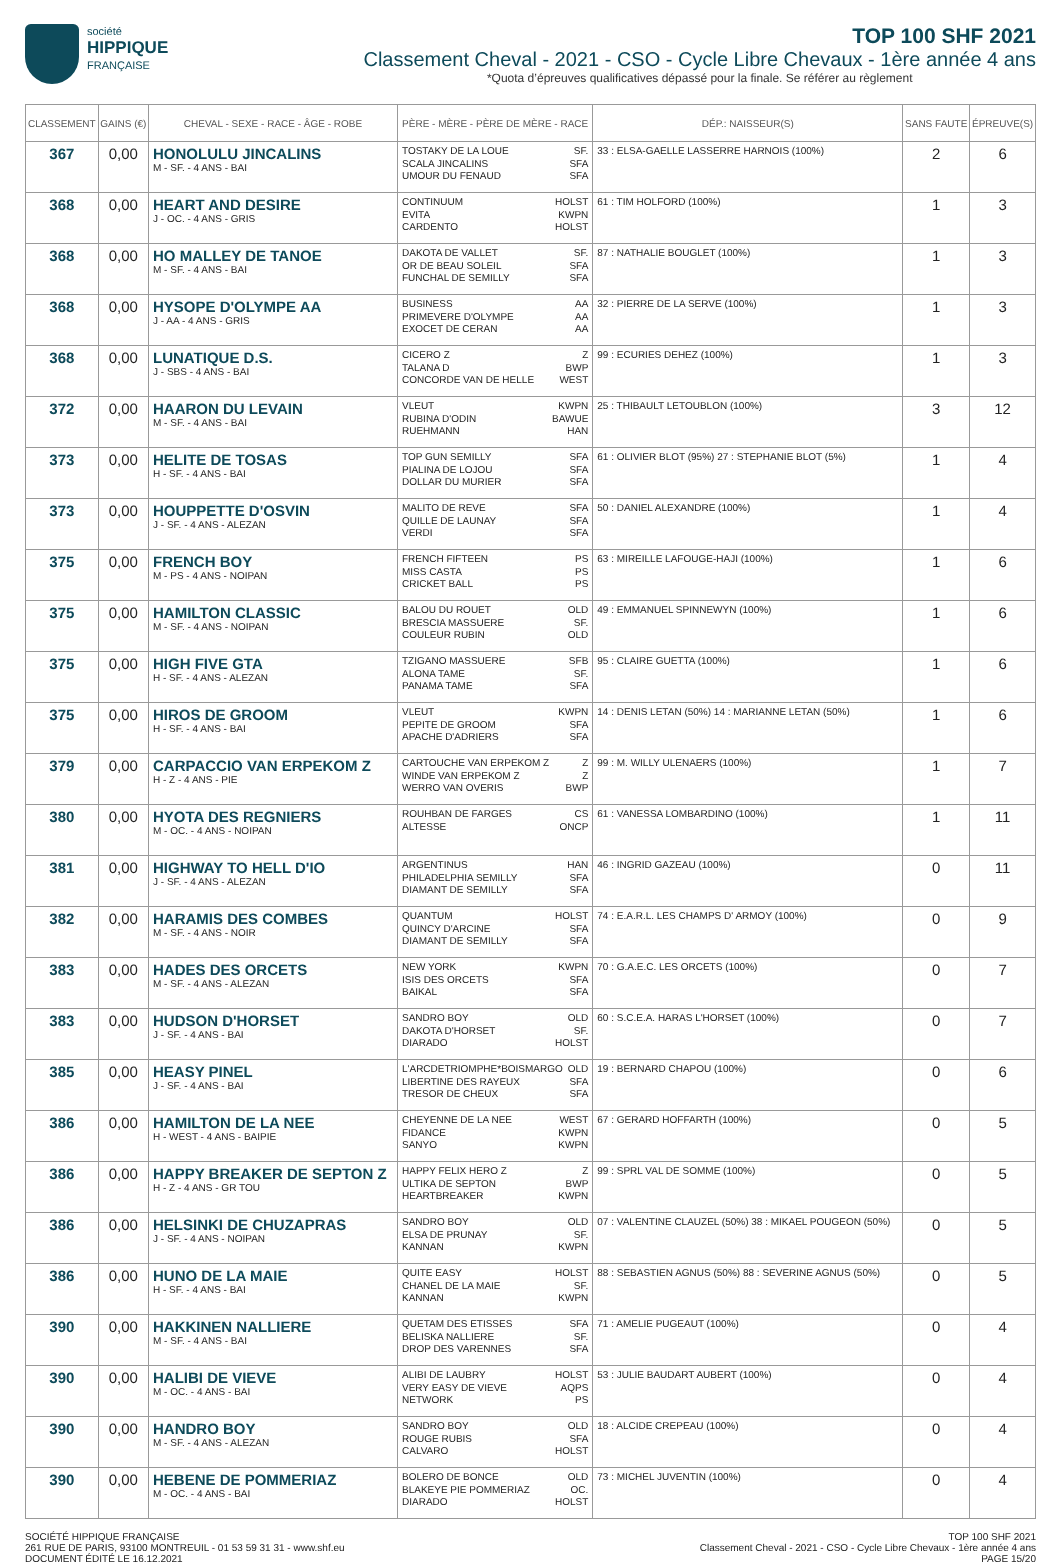société
HIPPIQUE
FRANÇAISE
TOP 100 SHF 2021
Classement Cheval - 2021 - CSO - Cycle Libre Chevaux - 1ère année 4 ans
*Quota d’épreuves qualificatives dépassé pour la finale. Se référer au règlement
| CLASSEMENT | GAINS (€) | CHEVAL - SEXE - RACE - ÂGE - ROBE | PÈRE - MÈRE - PÈRE DE MÈRE - RACE | DÉP.: NAISSEUR(S) | SANS FAUTE | ÉPREUVE(S) |
| --- | --- | --- | --- | --- | --- | --- |
| 367 | 0,00 | HONOLULU JINCALINS M - SF. - 4 ANS - BAI | TOSTAKY DE LA LOUE SF. SCALA JINCALINS SFA UMOUR DU FENAUD SFA | 33 : ELSA-GAELLE LASSERRE HARNOIS (100%) | 2 | 6 |
| 368 | 0,00 | HEART AND DESIRE J - OC. - 4 ANS - GRIS | CONTINUUM HOLST EVITA KWPN CARDENTO HOLST | 61 : TIM HOLFORD (100%) | 1 | 3 |
| 368 | 0,00 | HO MALLEY DE TANOE M - SF. - 4 ANS - BAI | DAKOTA DE VALLET SF. OR DE BEAU SOLEIL SFA FUNCHAL DE SEMILLY SFA | 87 : NATHALIE BOUGLET (100%) | 1 | 3 |
| 368 | 0,00 | HYSOPE D'OLYMPE AA J - AA - 4 ANS - GRIS | BUSINESS AA PRIMEVERE D'OLYMPE AA EXOCET DE CERAN AA | 32 : PIERRE DE LA SERVE (100%) | 1 | 3 |
| 368 | 0,00 | LUNATIQUE D.S. J - SBS - 4 ANS - BAI | CICERO Z Z TALANA D BWP CONCORDE VAN DE HELLE WEST | 99 : ECURIES DEHEZ (100%) | 1 | 3 |
| 372 | 0,00 | HAARON DU LEVAIN M - SF. - 4 ANS - BAI | VLEUT KWPN RUBINA D'ODIN BAWUE RUEHMANN HAN | 25 : THIBAULT LETOUBLON (100%) | 3 | 12 |
| 373 | 0,00 | HELITE DE TOSAS H - SF. - 4 ANS - BAI | TOP GUN SEMILLY SFA PIALINA DE LOJOU SFA DOLLAR DU MURIER SFA | 61 : OLIVIER BLOT (95%) 27 : STEPHANIE BLOT (5%) | 1 | 4 |
| 373 | 0,00 | HOUPPETTE D'OSVIN J - SF. - 4 ANS - ALEZAN | MALITO DE REVE SFA QUILLE DE LAUNAY SFA VERDI SFA | 50 : DANIEL ALEXANDRE (100%) | 1 | 4 |
| 375 | 0,00 | FRENCH BOY M - PS - 4 ANS - NOIPAN | FRENCH FIFTEEN PS MISS CASTA PS CRICKET BALL PS | 63 : MIREILLE LAFOUGE-HAJI (100%) | 1 | 6 |
| 375 | 0,00 | HAMILTON CLASSIC M - SF. - 4 ANS - NOIPAN | BALOU DU ROUET OLD BRESCIA MASSUERE SF. COULEUR RUBIN OLD | 49 : EMMANUEL SPINNEWYN (100%) | 1 | 6 |
| 375 | 0,00 | HIGH FIVE GTA H - SF. - 4 ANS - ALEZAN | TZIGANO MASSUERE SFB ALONA TAME SF. PANAMA TAME SFA | 95 : CLAIRE GUETTA (100%) | 1 | 6 |
| 375 | 0,00 | HIROS DE GROOM H - SF. - 4 ANS - BAI | VLEUT KWPN PEPITE DE GROOM SFA APACHE D'ADRIERS SFA | 14 : DENIS LETAN (50%) 14 : MARIANNE LETAN (50%) | 1 | 6 |
| 379 | 0,00 | CARPACCIO VAN ERPEKOM Z H - Z - 4 ANS - PIE | CARTOUCHE VAN ERPEKOM Z Z WINDE VAN ERPEKOM Z Z WERRO VAN OVERIS BWP | 99 : M. WILLY ULENAERS (100%) | 1 | 7 |
| 380 | 0,00 | HYOTA DES REGNIERS M - OC. - 4 ANS - NOIPAN | ROUHBAN DE FARGES CS ALTESSE ONCP | 61 : VANESSA LOMBARDINO (100%) | 1 | 11 |
| 381 | 0,00 | HIGHWAY TO HELL D'IO J - SF. - 4 ANS - ALEZAN | ARGENTINUS HAN PHILADELPHIA SEMILLY SFA DIAMANT DE SEMILLY SFA | 46 : INGRID GAZEAU (100%) | 0 | 11 |
| 382 | 0,00 | HARAMIS DES COMBES M - SF. - 4 ANS - NOIR | QUANTUM HOLST QUINCY D'ARCINE SFA DIAMANT DE SEMILLY SFA | 74 : E.A.R.L. LES CHAMPS D' ARMOY (100%) | 0 | 9 |
| 383 | 0,00 | HADES DES ORCETS M - SF. - 4 ANS - ALEZAN | NEW YORK KWPN ISIS DES ORCETS SFA BAIKAL SFA | 70 : G.A.E.C. LES ORCETS (100%) | 0 | 7 |
| 383 | 0,00 | HUDSON D'HORSET J - SF. - 4 ANS - BAI | SANDRO BOY OLD DAKOTA D'HORSET SF. DIARADO HOLST | 60 : S.C.E.A. HARAS L'HORSET (100%) | 0 | 7 |
| 385 | 0,00 | HEASY PINEL J - SF. - 4 ANS - BAI | L'ARCDETRIOMPHE*BOISMARGO OLD LIBERTINE DES RAYEUX SFA TRESOR DE CHEUX SFA | 19 : BERNARD CHAPOU (100%) | 0 | 6 |
| 386 | 0,00 | HAMILTON DE LA NEE H - WEST - 4 ANS - BAIPIE | CHEYENNE DE LA NEE WEST FIDANCE KWPN SANYO KWPN | 67 : GERARD HOFFARTH (100%) | 0 | 5 |
| 386 | 0,00 | HAPPY BREAKER DE SEPTON Z H - Z - 4 ANS - GR TOU | HAPPY FELIX HERO Z Z ULTIKA DE SEPTON BWP HEARTBREAKER KWPN | 99 : SPRL VAL DE SOMME (100%) | 0 | 5 |
| 386 | 0,00 | HELSINKI DE CHUZAPRAS J - SF. - 4 ANS - NOIPAN | SANDRO BOY OLD ELSA DE PRUNAY SF. KANNAN KWPN | 07 : VALENTINE CLAUZEL (50%) 38 : MIKAEL POUGEON (50%) | 0 | 5 |
| 386 | 0,00 | HUNO DE LA MAIE H - SF. - 4 ANS - BAI | QUITE EASY HOLST CHANEL DE LA MAIE SF. KANNAN KWPN | 88 : SEBASTIEN AGNUS (50%) 88 : SEVERINE AGNUS (50%) | 0 | 5 |
| 390 | 0,00 | HAKKINEN NALLIERE M - SF. - 4 ANS - BAI | QUETAM DES ETISSES SFA BELISKA NALLIERE SF. DROP DES VARENNES SFA | 71 : AMELIE PUGEAUT (100%) | 0 | 4 |
| 390 | 0,00 | HALIBI DE VIEVE M - OC. - 4 ANS - BAI | ALIBI DE LAUBRY HOLST VERY EASY DE VIEVE AQPS NETWORK PS | 53 : JULIE BAUDART AUBERT (100%) | 0 | 4 |
| 390 | 0,00 | HANDRO BOY M - SF. - 4 ANS - ALEZAN | SANDRO BOY OLD ROUGE RUBIS SFA CALVARO HOLST | 18 : ALCIDE CREPEAU (100%) | 0 | 4 |
| 390 | 0,00 | HEBENE DE POMMERIAZ M - OC. - 4 ANS - BAI | BOLERO DE BONCE OLD BLAKEYE PIE POMMERIAZ OC. DIARADO HOLST | 73 : MICHEL JUVENTIN (100%) | 0 | 4 |
SOCIÉTÉ HIPPIQUE FRANÇAISE
261 RUE DE PARIS, 93100 MONTREUIL - 01 53 59 31 31 - www.shf.eu
DOCUMENT ÉDITÉ LE 16.12.2021
TOP 100 SHF 2021
Classement Cheval - 2021 - CSO - Cycle Libre Chevaux - 1ère année 4 ans
PAGE 15/20